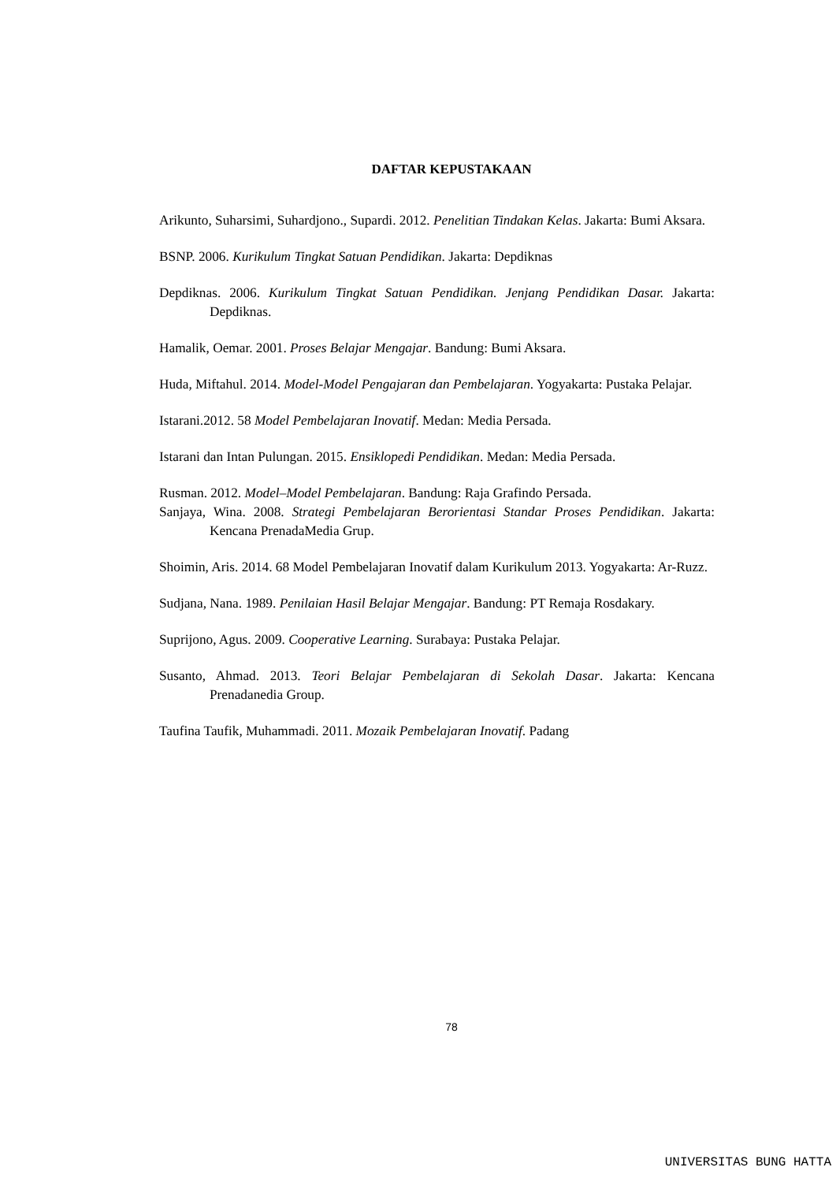DAFTAR KEPUSTAKAAN
Arikunto, Suharsimi, Suhardjono., Supardi. 2012. Penelitian Tindakan Kelas. Jakarta: Bumi Aksara.
BSNP. 2006. Kurikulum Tingkat Satuan Pendidikan. Jakarta: Depdiknas
Depdiknas. 2006. Kurikulum Tingkat Satuan Pendidikan. Jenjang Pendidikan Dasar. Jakarta: Depdiknas.
Hamalik, Oemar. 2001. Proses Belajar Mengajar. Bandung: Bumi Aksara.
Huda, Miftahul. 2014. Model-Model Pengajaran dan Pembelajaran. Yogyakarta: Pustaka Pelajar.
Istarani.2012. 58 Model Pembelajaran Inovatif. Medan: Media Persada.
Istarani dan Intan Pulungan. 2015. Ensiklopedi Pendidikan. Medan: Media Persada.
Rusman. 2012. Model–Model Pembelajaran. Bandung: Raja Grafindo Persada.
Sanjaya, Wina. 2008. Strategi Pembelajaran Berorientasi Standar Proses Pendidikan. Jakarta: Kencana PrenadaMedia Grup.
Shoimin, Aris. 2014. 68 Model Pembelajaran Inovatif dalam Kurikulum 2013. Yogyakarta: Ar-Ruzz.
Sudjana, Nana. 1989. Penilaian Hasil Belajar Mengajar. Bandung: PT Remaja Rosdakary.
Suprijono, Agus. 2009. Cooperative Learning. Surabaya: Pustaka Pelajar.
Susanto, Ahmad. 2013. Teori Belajar Pembelajaran di Sekolah Dasar. Jakarta: Kencana Prenadanedia Group.
Taufina Taufik, Muhammadi. 2011. Mozaik Pembelajaran Inovatif. Padang
78
UNIVERSITAS BUNG HATTA